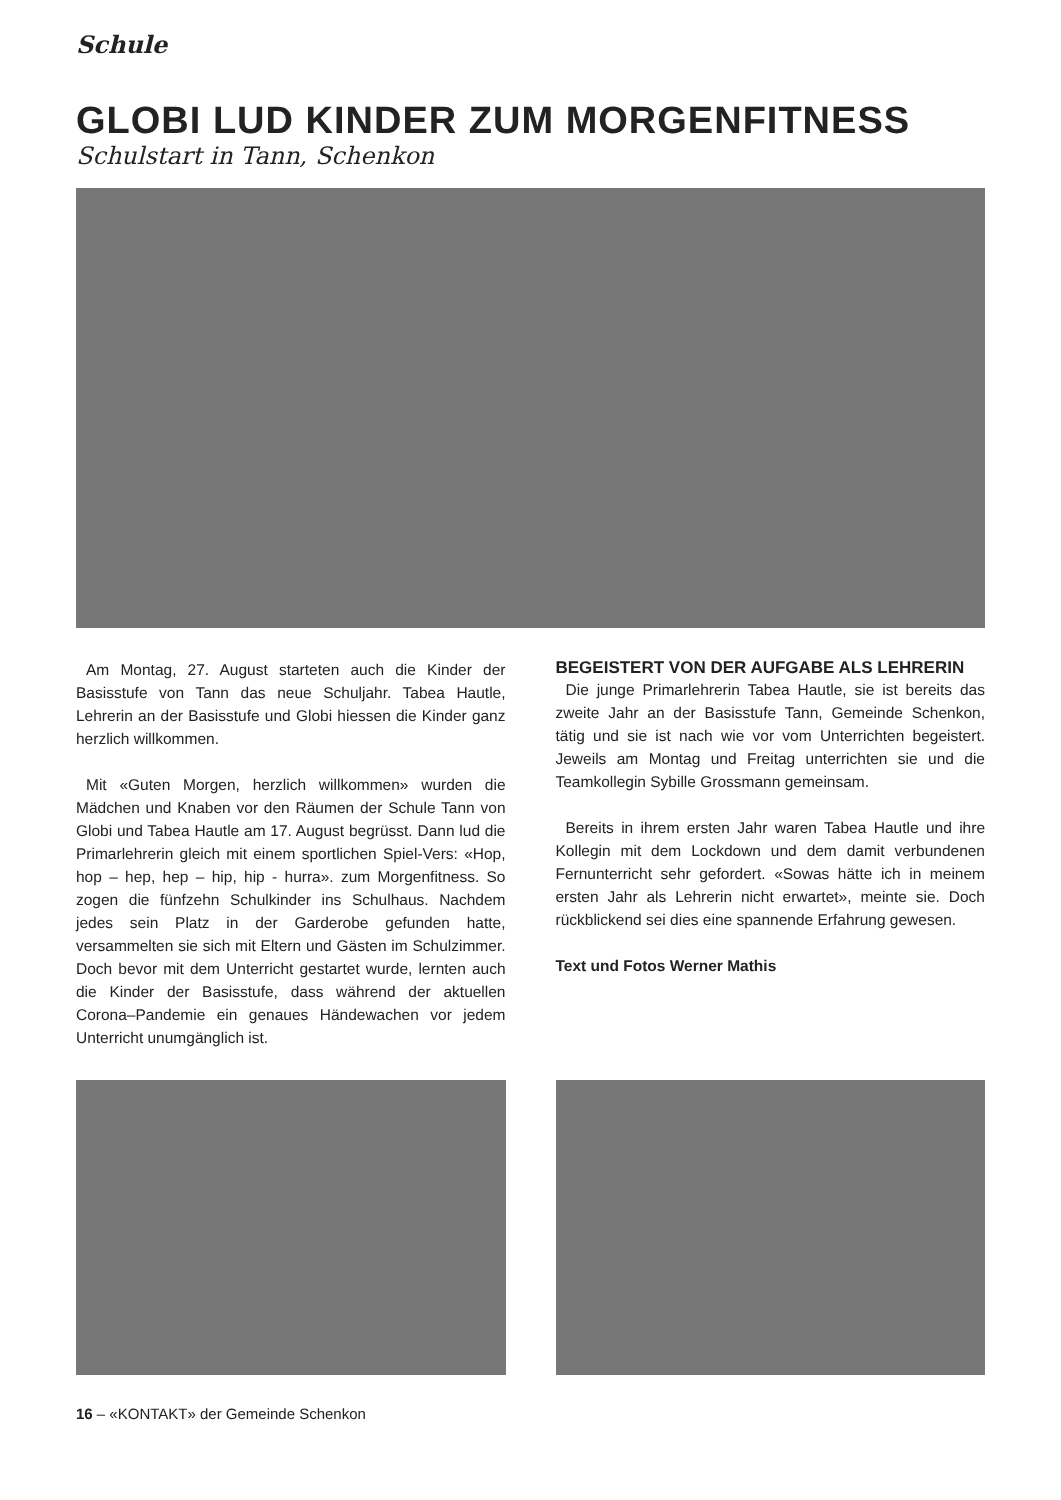Schule
GLOBI LUD KINDER ZUM MORGENFITNESS
Schulstart in Tann, Schenkon
Am Montag, 27. August starteten auch die Kinder der Basisstufe von Tann das neue Schuljahr. Tabea Hautle, Lehrerin an der Basisstufe und Globi hiessen die Kinder ganz herzlich willkommen.
Mit «Guten Morgen, herzlich willkommen» wurden die Mädchen und Knaben vor den Räumen der Schule Tann von Globi und Tabea Hautle am 17. August begrüsst. Dann lud die Primarlehrerin gleich mit einem sportlichen Spiel-Vers: «Hop, hop – hep, hep – hip, hip - hurra». zum Morgenfitness. So zogen die fünfzehn Schulkinder ins Schulhaus. Nachdem jedes sein Platz in der Garderobe gefunden hatte, versammelten sie sich mit Eltern und Gästen im Schulzimmer. Doch bevor mit dem Unterricht gestartet wurde, lernten auch die Kinder der Basisstufe, dass während der aktuellen Corona–Pandemie ein genaues Händewachen vor jedem Unterricht unumgänglich ist.
BEGEISTERT VON DER AUFGABE ALS LEHRERIN
Die junge Primarlehrerin Tabea Hautle, sie ist bereits das zweite Jahr an der Basisstufe Tann, Gemeinde Schenkon, tätig und sie ist nach wie vor vom Unterrichten begeistert. Jeweils am Montag und Freitag unterrichten sie und die Teamkollegin Sybille Grossmann gemeinsam.
Bereits in ihrem ersten Jahr waren Tabea Hautle und ihre Kollegin mit dem Lockdown und dem damit verbundenen Fernunterricht sehr gefordert. «Sowas hätte ich in meinem ersten Jahr als Lehrerin nicht erwartet», meinte sie. Doch rückblickend sei dies eine spannende Erfahrung gewesen.
Text und Fotos Werner Mathis
16 – «KONTAKT» der Gemeinde Schenkon